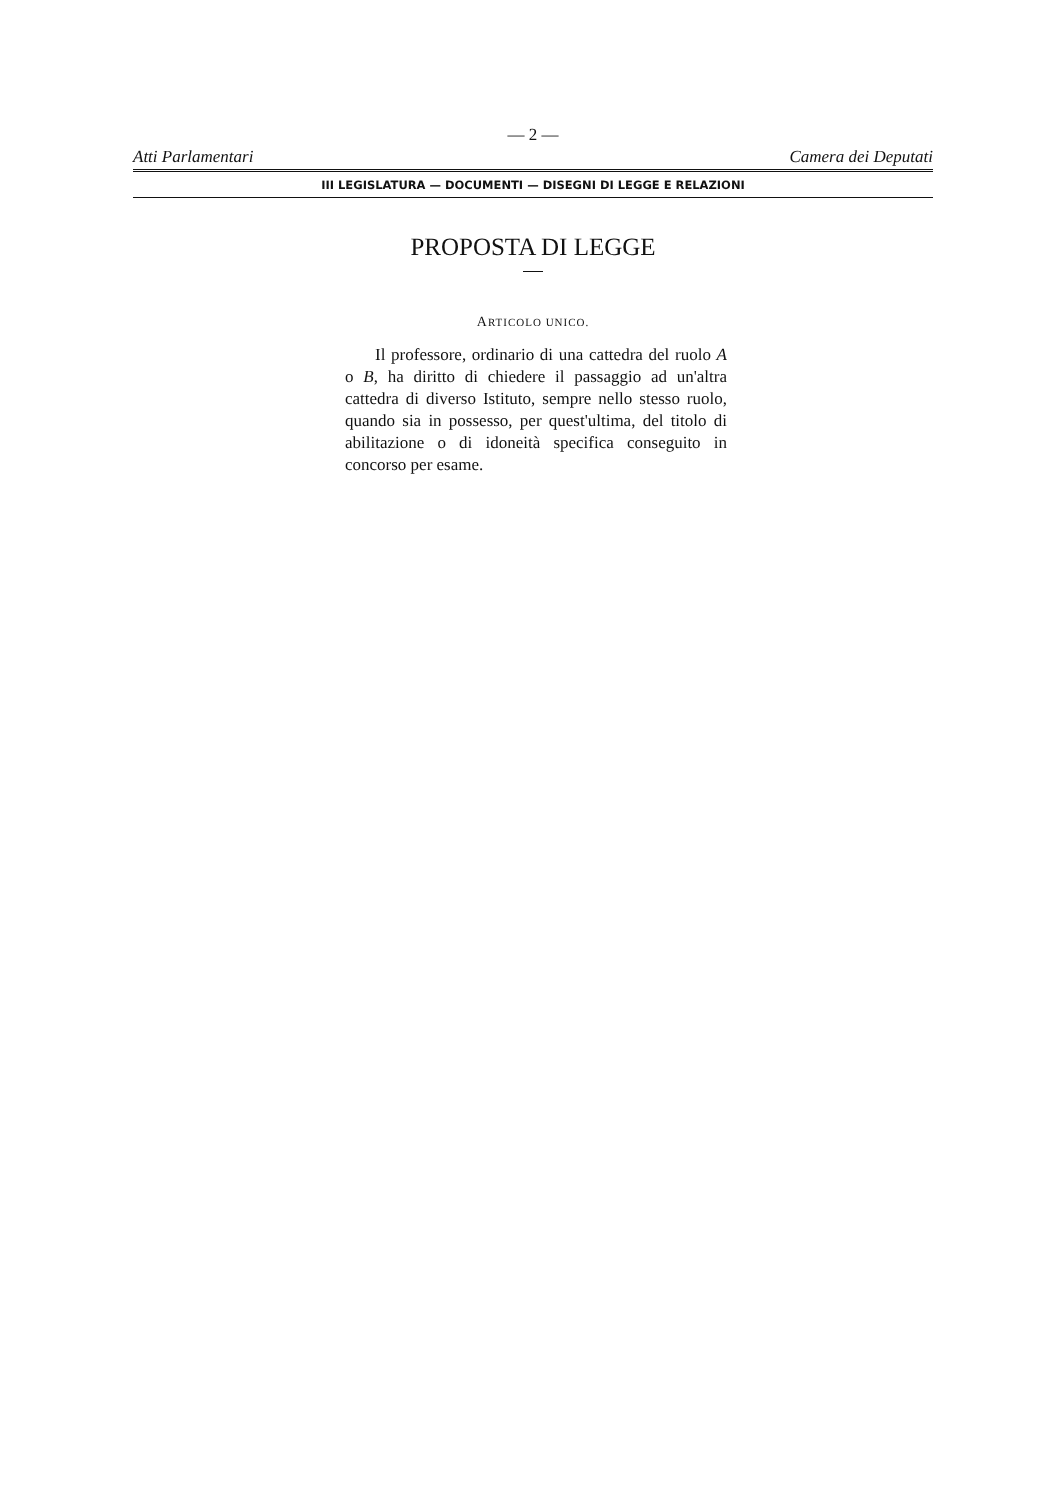— 2 —
Atti Parlamentari Camera dei Deputati
III LEGISLATURA — DOCUMENTI — DISEGNI DI LEGGE E RELAZIONI
PROPOSTA DI LEGGE
ARTICOLO UNICO.
Il professore, ordinario di una cattedra del ruolo A o B, ha diritto di chiedere il passaggio ad un'altra cattedra di diverso Istituto, sempre nello stesso ruolo, quando sia in possesso, per quest'ultima, del titolo di abilitazione o di idoneità specifica conseguito in concorso per esame.